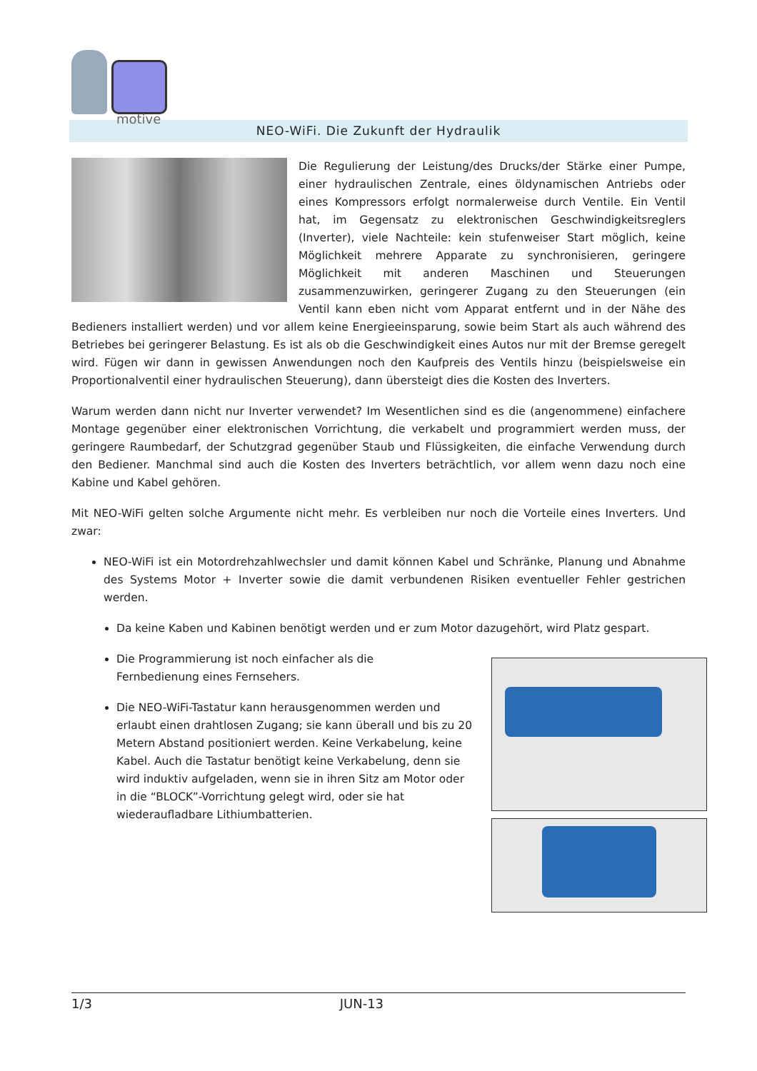motive
NEO-WiFi. Die Zukunft der Hydraulik
Die Regulierung der Leistung/des Drucks/der Stärke einer Pumpe, einer hydraulischen Zentrale, eines öldynamischen Antriebs oder eines Kompressors erfolgt normalerweise durch Ventile. Ein Ventil hat, im Gegensatz zu elektronischen Geschwindigkeitsreglers (Inverter), viele Nachteile: kein stufenweiser Start möglich, keine Möglichkeit mehrere Apparate zu synchronisieren, geringere Möglichkeit mit anderen Maschinen und Steuerungen zusammenzuwirken, geringerer Zugang zu den Steuerungen (ein Ventil kann eben nicht vom Apparat entfernt und in der Nähe des Bedieners installiert werden) und vor allem keine Energieeinsparung, sowie beim Start als auch während des Betriebes bei geringerer Belastung. Es ist als ob die Geschwindigkeit eines Autos nur mit der Bremse geregelt wird. Fügen wir dann in gewissen Anwendungen noch den Kaufpreis des Ventils hinzu (beispielsweise ein Proportionalventil einer hydraulischen Steuerung), dann übersteigt dies die Kosten des Inverters.
Warum werden dann nicht nur Inverter verwendet? Im Wesentlichen sind es die (angenommene) einfachere Montage gegenüber einer elektronischen Vorrichtung, die verkabelt und programmiert werden muss, der geringere Raumbedarf, der Schutzgrad gegenüber Staub und Flüssigkeiten, die einfache Verwendung durch den Bediener. Manchmal sind auch die Kosten des Inverters beträchtlich, vor allem wenn dazu noch eine Kabine und Kabel gehören.
Mit NEO-WiFi gelten solche Argumente nicht mehr. Es verbleiben nur noch die Vorteile eines Inverters. Und zwar:
NEO-WiFi ist ein Motordrehzahlwechsler und damit können Kabel und Schränke, Planung und Abnahme des Systems Motor + Inverter sowie die damit verbundenen Risiken eventueller Fehler gestrichen werden.
Da keine Kaben und Kabinen benötigt werden und er zum Motor dazugehört, wird Platz gespart.
Die Programmierung ist noch einfacher als die
Fernbedienung eines Fernsehers.
Die NEO-WiFi-Tastatur kann herausgenommen werden und erlaubt einen drahtlosen Zugang; sie kann überall und bis zu 20 Metern Abstand positioniert werden. Keine Verkabelung, keine Kabel. Auch die Tastatur benötigt keine Verkabelung, denn sie wird induktiv aufgeladen, wenn sie in ihren Sitz am Motor oder in die “BLOCK”-Vorrichtung gelegt wird, oder sie hat wiederaufladbare Lithiumbatterien.
1/3 JUN-13